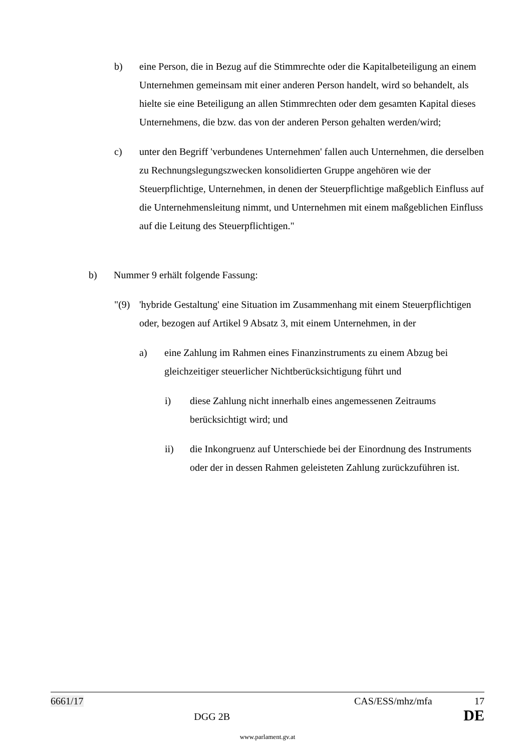b) eine Person, die in Bezug auf die Stimmrechte oder die Kapitalbeteiligung an einem Unternehmen gemeinsam mit einer anderen Person handelt, wird so behandelt, als hielte sie eine Beteiligung an allen Stimmrechten oder dem gesamten Kapital dieses Unternehmens, die bzw. das von der anderen Person gehalten werden/wird;
c) unter den Begriff 'verbundenes Unternehmen' fallen auch Unternehmen, die derselben zu Rechnungslegungszwecken konsolidierten Gruppe angehören wie der Steuerpflichtige, Unternehmen, in denen der Steuerpflichtige maßgeblich Einfluss auf die Unternehmensleitung nimmt, und Unternehmen mit einem maßgeblichen Einfluss auf die Leitung des Steuerpflichtigen."
b) Nummer 9 erhält folgende Fassung:
"(9) 'hybride Gestaltung' eine Situation im Zusammenhang mit einem Steuerpflichtigen oder, bezogen auf Artikel 9 Absatz 3, mit einem Unternehmen, in der
a) eine Zahlung im Rahmen eines Finanzinstruments zu einem Abzug bei gleichzeitiger steuerlicher Nichtberücksichtigung führt und
i) diese Zahlung nicht innerhalb eines angemessenen Zeitraums berücksichtigt wird; und
ii) die Inkongruenz auf Unterschiede bei der Einordnung des Instruments oder der in dessen Rahmen geleisteten Zahlung zurückzuführen ist.
6661/17 CAS/ESS/mhz/mfa 17
DGG 2B DE
www.parlament.gv.at